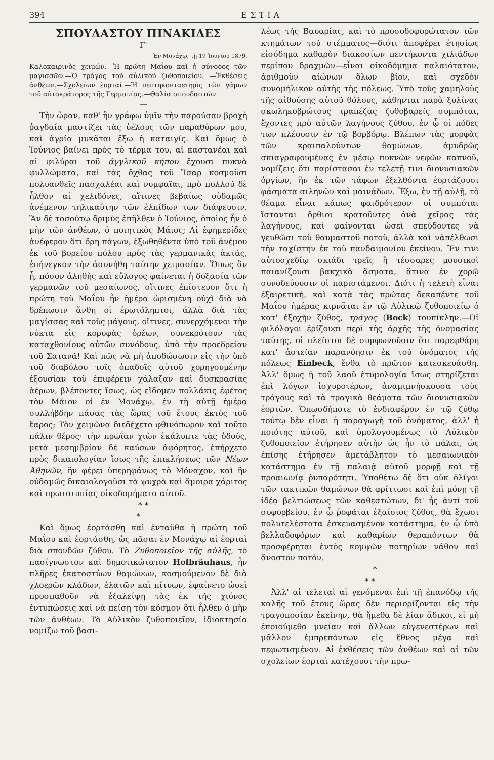394 ΕΣΤΙΑ
ΣΠΟΥΔΑΣΤΟΥ ΠΙΝΑΚΙΔΕΣ
Γ'
Ἐν Μονάχῳ, τῇ 19 Ἰουνίου 1879.
Καλοκαιρινὸς χειμών.—Ἡ πρώτη Μαΐου καὶ ἡ σύνοδος τῶν μαγισσῶν.—Ὁ τράγος τοῦ αὐλικοῦ ζυθοποιείου. —Ἐκθέσεις ἀνθέων.—Σχολείων ἑορταί.—Ἡ πεντηκονταετηρὶς τῶν γάμων τοῦ αὐτοκράτορος τῆς Γερμανίας.—Θαλία σπουδαστῶν.
—
Τὴν ὥραν, καθ' ἣν γράφω ὑμῖν τὴν παροῦσαν βροχὴ ῥαγδαία μαστίζει τὰς ὑέλους τῶν παραθύρων μου, καὶ ἀγρία μυκᾶται ἔξω ἡ καταιγίς. Καὶ ὅμως ὁ Ἰούνιος βαίνει πρὸς τὸ τέρμα του, αἱ καστανέαι καὶ αἱ φιλύραι τοῦ ἀγγλικοῦ κήπου ἔχουσι πυκνὰ φυλλώματα, καὶ τὰς ὄχθας τοῦ Ἴσαρ κοσμοῦσι πολυανθεῖς πασχαλέαι καὶ νυμφαῖαι, πρὸ πολλοῦ δὲ ἦλθον αἱ χελιδόνες, αἵτινες βεβαίως οὐδαμῶς ἀνέμενον τηλικαύτην τῶν ἐλπίδων των διάψευσιν. Ἂν δὲ τοσούτῳ δριμὺς ἐπῆλθεν ὁ Ἰούνιος, ὁποῖος ἦν ὁ μὴν τῶν ἀνθέων, ὁ ποιητικὸς Μάιος; Αἱ ἐφημερίδες ἀνέφερον ὅτι ὄρη πάγων, ἐξωθηθέντα ὑπὸ τοῦ ἀνέμου ἐκ τοῦ βορείου πόλου πρὸς τὰς γερμανικὰς ἀκτάς, ἐπήνεγκον τὴν ἀσυνήθη ταύτην χειμασίαν. Ὅπως ἂν ᾖ, πόσον ἀληθὴς καὶ εὔλογος φαίνεται ἡ δοξασία τῶν γερμανῶν τοῦ μεσαίωνος, οἵτινες ἐπίστευον ὅτι ἡ πρώτη τοῦ Μαΐου ἦν ἡμέρα ὡρισμένη οὐχὶ διὰ νὰ δρέπωσιν ἄνθη οἱ ἐρωτόληπτοι, ἀλλὰ διὰ τὰς μαγίσσας καὶ τοὺς μάγους, οἵτινες, συνερχόμενοι τὴν νύκτα εἰς κορυφὰς ὀρέων, συνεκρότουν τὰς καταχθονίους αὐτῶν συνόδους, ὑπὸ τὴν προεδρείαν τοῦ Σατανᾶ! Καὶ πῶς νὰ μὴ ἀποδώσωσιν εἰς τὴν ὑπὸ τοῦ διαβόλου τοῖς ὀπαδοῖς αὐτοῦ χορηγουμένην ἐξουσίαν τοῦ ἐπιφέρειν χάλαζαν καὶ δυσκρασίας ἀέρων, βλέποντες ἴσως, ὡς εἴδομεν πολλάκις ἐφέτος τὸν Μάιον οἱ ἐν Μονάχῳ, ἐν τῇ αὐτῇ ἡμέρᾳ συλλήβδην πάσας τὰς ὥρας τοῦ ἔτους ἐκτὸς τοῦ ἔαρος; Τὸν χειμῶνα διεδέχετο φθινόπωρον καὶ τοῦτο πάλιν θέρος· τὴν πρωΐαν χιὼν ἐκάλυπτε τὰς ὁδούς, μετὰ μεσημβρίαν δὲ καύσων ἀφόρητος, ἐπήρχετο πρὸς δικαιολογίαν ἴσως τῆς ἐπικλήσεως τῶν Νέων Ἀθηνῶν, ἣν φέρει ὑπερηφάνως τὸ Μόναχον, καὶ ἣν οὐδαμῶς δικαιολογοῦσι τὰ ψυχρὰ καὶ ἄμοιρα χάριτος καὶ πρωτοτυπίας οἰκοδομήματα αὐτοῦ.
* *
*
Καὶ ὅμως ἑορτάσθη καὶ ἐνταῦθα ἡ πρώτη τοῦ Μαΐου καὶ ἑορτάσθη, ὡς πᾶσαι ἐν Μονάχῳ αἱ ἑορταὶ διὰ σπονδῶν ζύθου. Τὸ Ζυθοποιεῖον τῆς αὐλῆς, τὸ πασίγνωστον καὶ δημοτικώτατον Hofbräuhaus, ἦν πλῆρες ἑκατοστύων θαμώνων, κοσμούμενον δὲ διὰ χλοερῶν κλάδων, ἐλατῶν καὶ πίτυων, ἐφαίνετο ὡσεὶ προσπαθοῦν νὰ ἐξαλείψῃ τὰς ἐκ τῆς χιόνος ἐντυπώσεις καὶ νὰ πείσῃ τὸν κόσμον ὅτι ἦλθεν ὁ μὴν τῶν ἀνθέων. Τὸ Αὐλικὸν ζυθοποιεῖον, ἰδιοκτησία νομίζω τοῦ βασι-
λέως τῆς Βαυαρίας, καὶ τὸ προσοδοφορώτατον τῶν κτημάτων τοῦ στέμματος—διότι ἀποφέρει ἐτησίως εἰσόδημα καθαρὸν διακοσίων πεντήκοντα χιλιάδων περίπου δραχμῶν—εἶναι οἰκοδόμημα παλαιότατον, ἀριθμοῦν αἰώνων ὅλων βίον, καὶ σχεδὸν συνομήλικον αὐτῆς τῆς πόλεως. Ὑπὸ τοὺς χαμηλοὺς τῆς αἰθούσης αὐτοῦ θόλους, κάθηνται παρὰ ξυλίνας σκωληκοβρώτους τραπέζας ζυθοβαρεῖς συμπόται, ἔχοντες πρὸ αὐτῶν λαγήνους ζύθου, ἐν ᾧ οἱ πόδες των πλέουσιν ἐν τῷ βορβόρῳ. Βλέπων τὰς μορφὰς τῶν κραιπαλούντων θαμώνων, ἀμυδρῶς σκιαγραφουμένας ἐν μέσῳ πυκνῶν νεφῶν καπνοῦ, νομίζεις ὅτι παρίστασαι ἐν τελετῇ τινι διονυσιακῶν ὀργίων, ἣν ἐκ τῶν τάφων ἐξελθόντα ἑορτάζουσι φάσματα σιληνῶν καὶ μαινάδων. Ἔξω, ἐν τῇ αὐλῇ, τὸ θέαμα εἶναι κάπως φαιδρότερον· οἱ συμπόται ἵστανται ὄρθιοι κρατοῦντες ἀνὰ χεῖρας τὰς λαγήνους, καὶ φαίνονται ὡσεὶ σπεύδοντες νὰ γευθῶσι τοῦ θαυμαστοῦ ποτοῦ, ἀλλὰ καὶ νἀπέλθωσι τὴν ταχίστην ἐκ τοῦ πανδαιμονίου ἐκείνου. Ἔν τινι αὐτοσχεδίῳ σκιάδι τρεῖς ἢ τέσσαρες μουσικοὶ παιανίζουσι βακχικὰ ᾄσματα, ἅτινα ἐν χορῷ συνοδεύουσιν οἱ παριστάμενοι. Διότι ἡ τελετὴ εἶναι ἐξαιρετική, καὶ κατὰ τὰς πρώτας δεκαπέντε τοῦ Μαΐου ἡμέρας κιρνᾶται ἐν τῷ Αὐλικῷ ζυθοποιείῳ ὁ κατ' ἐξοχὴν ζύθος, τράγος (Bock) τουπίκλην.—Οἱ φιλόλογοι ἐρίζουσι περὶ τῆς ἀρχῆς τῆς ὀνομασίας ταύτης, οἱ πλεῖστοι δὲ συμφωνοῦσιν ὅτι παρεφθάρη κατ' ἀστεῖαν παρανόησιν ἐκ τοῦ ὀνόματος τῆς πόλεως Einbeck, ἔνθα τὸ πρῶτον κατεσκευάσθη. Ἀλλ' ὅμως ἡ τοῦ λαοῦ ἐτυμολογία ἴσως στηρίζεται ἐπὶ λόγων ἰσχυροτέρων, ἀναμιμνήσκουσα τοὺς τράγους καὶ τὰ τραγικὰ θεάματα τῶν διονυσιακῶν ἑορτῶν. Ὁπωσδήποτε τὸ ἐνδιαφέρον ἐν τῷ ζύθῳ τούτῳ δὲν εἶναι ἡ παραγωγὴ τοῦ ὀνόματος, ἀλλ' ἡ ποιότης αὐτοῦ, καὶ ὁμολογουμένως τὸ Αὐλικὸν ζυθοποιεῖον ἐτήρησεν αὐτὴν ὡς ἦν τὸ πάλαι, ὡς ἐπίσης ἐτήρησεν ἀμετάβλητον τὸ μεσαιωνικὸν κατάστημα ἐν τῇ παλαιᾷ αὐτοῦ μορφῇ καὶ τῇ προαιωνίᾳ ῥυπαρότητι. Ὑποθέτω δὲ ὅτι οὐκ ὀλίγοι τῶν τακτικῶν θαμώνων θὰ φρίττωσι καὶ ἐπὶ μόνῃ τῇ ἰδέᾳ βελτιώσεως τῶν καθεστώτων, δι' ἧς ἀντὶ τοῦ συφορβείου, ἐν ᾧ ῥοφᾶται ἐξαίσιος ζύθος, θὰ ἔχωσι πολυτελέστατα ἐσκευασμένον κατάστημα, ἐν ᾧ ὑπὸ βελλαδοφόρων καὶ καθαρίων θεραπόντων θὰ προσφέρηται ἐντὸς κομψῶν ποτηρίων νάθον καὶ ἄνοστον ποτόν.
*
* *
Ἀλλ' αἱ τελεταὶ αἱ γενόμεναι ἐπὶ τῇ ἐπανόδῳ τῆς καλῆς τοῦ ἔτους ὥρας δὲν περιορίζονται εἰς τὴν τραγοποσίαν ἐκείνην, θὰ ἤμεθα δὲ λίαν ἄδικοι, εἰ μὴ ἐποιούμεθα μνείαν καὶ ἄλλων εὐγενεστέρων καὶ μᾶλλον ἐμπρεπόντων εἰς ἔθνος μέγα καὶ πεφωτισμένον. Αἱ ἐκθέσεις τῶν ἀνθέων καὶ αἱ τῶν σχολείων ἑορταὶ κατέχουσι τὴν πρω-